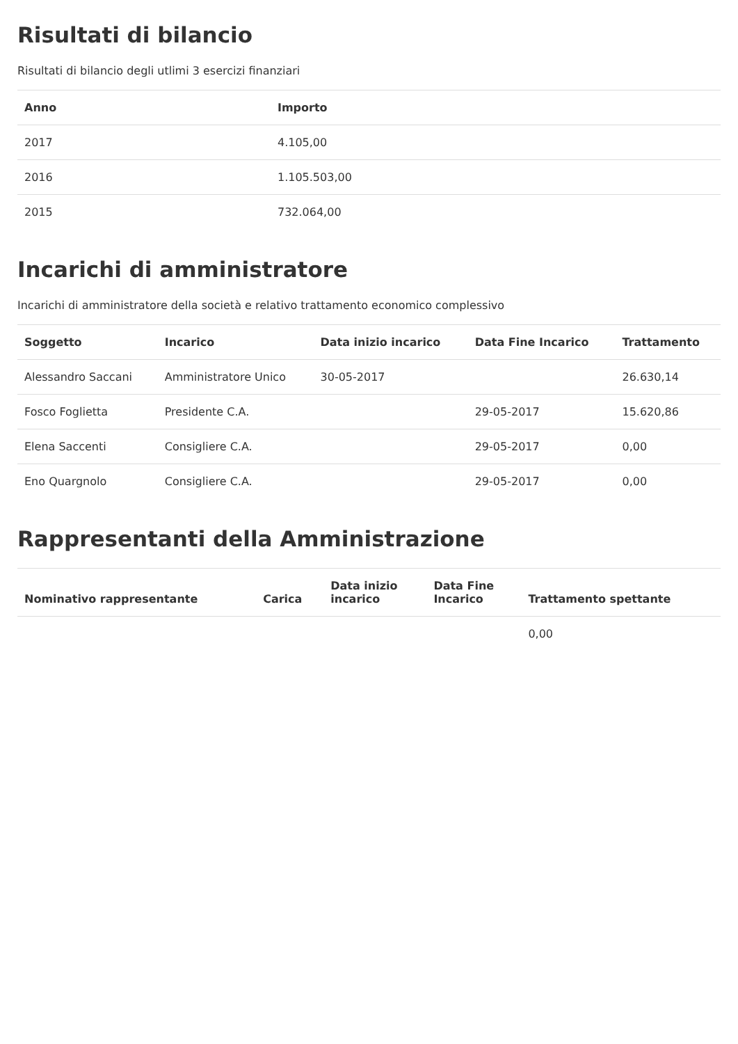Risultati di bilancio
Risultati di bilancio degli utlimi 3 esercizi finanziari
| Anno | Importo |
| --- | --- |
| 2017 | 4.105,00 |
| 2016 | 1.105.503,00 |
| 2015 | 732.064,00 |
Incarichi di amministratore
Incarichi di amministratore della società e relativo trattamento economico complessivo
| Soggetto | Incarico | Data inizio incarico | Data Fine Incarico | Trattamento |
| --- | --- | --- | --- | --- |
| Alessandro Saccani | Amministratore Unico | 30-05-2017 | | 26.630,14 |
| Fosco Foglietta | Presidente C.A. | | 29-05-2017 | 15.620,86 |
| Elena Saccenti | Consigliere C.A. | | 29-05-2017 | 0,00 |
| Eno Quargnolo | Consigliere C.A. | | 29-05-2017 | 0,00 |
Rappresentanti della Amministrazione
| Nominativo rappresentante | Carica | Data inizio incarico | Data Fine Incarico | Trattamento spettante |
| --- | --- | --- | --- | --- |
| | | | | 0,00 |